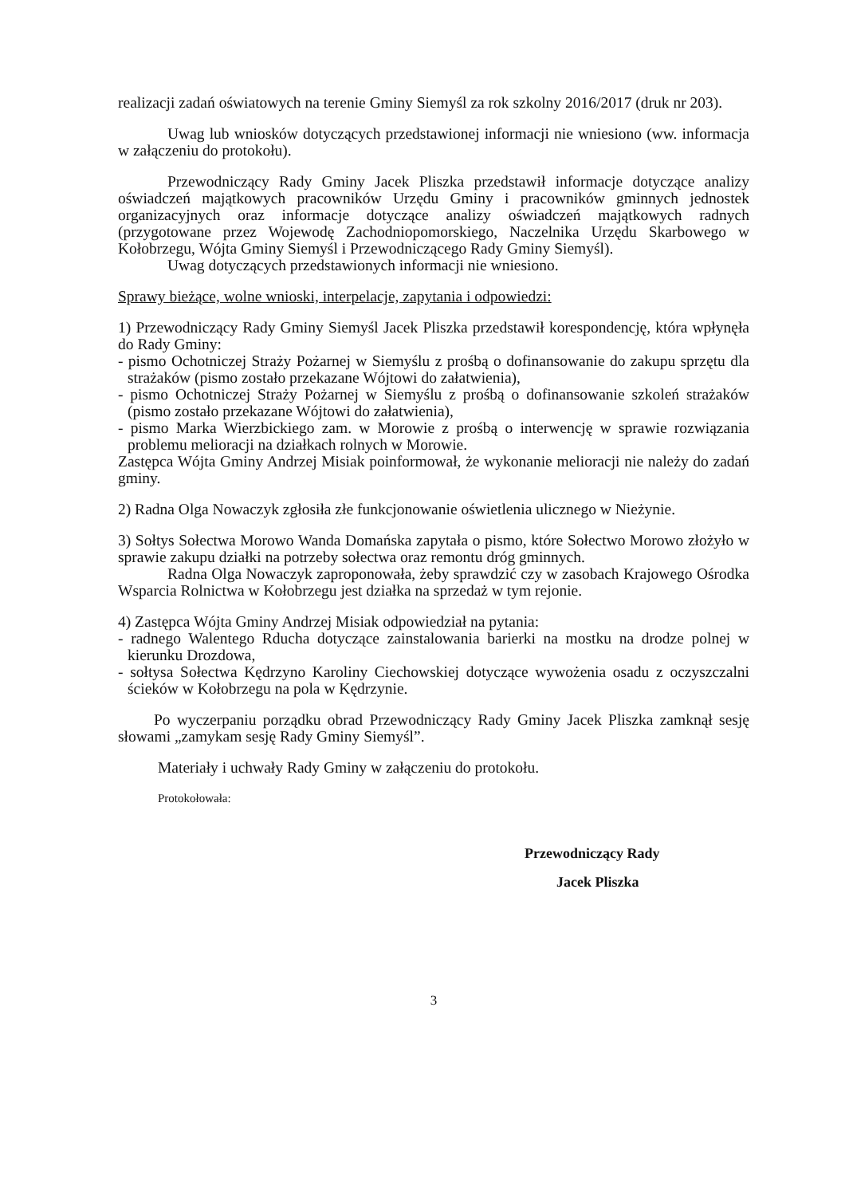realizacji zadań oświatowych na terenie Gminy Siemyśl za rok szkolny 2016/2017 (druk nr 203).
Uwag lub wniosków dotyczących przedstawionej informacji nie wniesiono (ww. informacja w załączeniu do protokołu).
Przewodniczący Rady Gminy Jacek Pliszka przedstawił informacje dotyczące analizy oświadczeń majątkowych pracowników Urzędu Gminy i pracowników gminnych jednostek organizacyjnych oraz informacje dotyczące analizy oświadczeń majątkowych radnych (przygotowane przez Wojewodę Zachodniopomorskiego, Naczelnika Urzędu Skarbowego w Kołobrzegu, Wójta Gminy Siemyśl i Przewodniczącego Rady Gminy Siemyśl).
Uwag dotyczących przedstawionych informacji nie wniesiono.
Sprawy bieżące, wolne wnioski, interpelacje, zapytania i odpowiedzi:
1) Przewodniczący Rady Gminy Siemyśl Jacek Pliszka przedstawił korespondencję, która wpłynęła do Rady Gminy:
- pismo Ochotniczej Straży Pożarnej w Siemyślu z prośbą o dofinansowanie do zakupu sprzętu dla strażaków (pismo zostało przekazane Wójtowi do załatwienia),
- pismo Ochotniczej Straży Pożarnej w Siemyślu z prośbą o dofinansowanie szkoleń strażaków (pismo zostało przekazane Wójtowi do załatwienia),
- pismo Marka Wierzbickiego zam. w Morowie z prośbą o interwencję w sprawie rozwiązania problemu melioracji na działkach rolnych w Morowie.
Zastępca Wójta Gminy Andrzej Misiak poinformował, że wykonanie melioracji nie należy do zadań gminy.
2) Radna Olga Nowaczyk zgłosiła złe funkcjonowanie oświetlenia ulicznego w Nieżynie.
3) Sołtys Sołectwa Morowo Wanda Domańska zapytała o pismo, które Sołectwo Morowo złożyło w sprawie zakupu działki na potrzeby sołectwa oraz remontu dróg gminnych.
Radna Olga Nowaczyk zaproponowała, żeby sprawdzić czy w zasobach Krajowego Ośrodka Wsparcia Rolnictwa w Kołobrzegu jest działka na sprzedaż w tym rejonie.
4) Zastępca Wójta Gminy Andrzej Misiak odpowiedział na pytania:
- radnego Walentego Rducha dotyczące zainstalowania barierki na mostku na drodze polnej w kierunku Drozdowa,
- sołtysa Sołectwa Kędrzyno Karoliny Ciechowskiej dotyczące wywożenia osadu z oczyszczalni ścieków w Kołobrzegu na pola w Kędrzynie.
Po wyczerpaniu porządku obrad Przewodniczący Rady Gminy Jacek Pliszka zamknął sesję słowami „zamykam sesję Rady Gminy Siemyśl”.
Materiały i uchwały Rady Gminy w załączeniu do protokołu.
Protokołowała:
Przewodniczący Rady
Jacek Pliszka
3